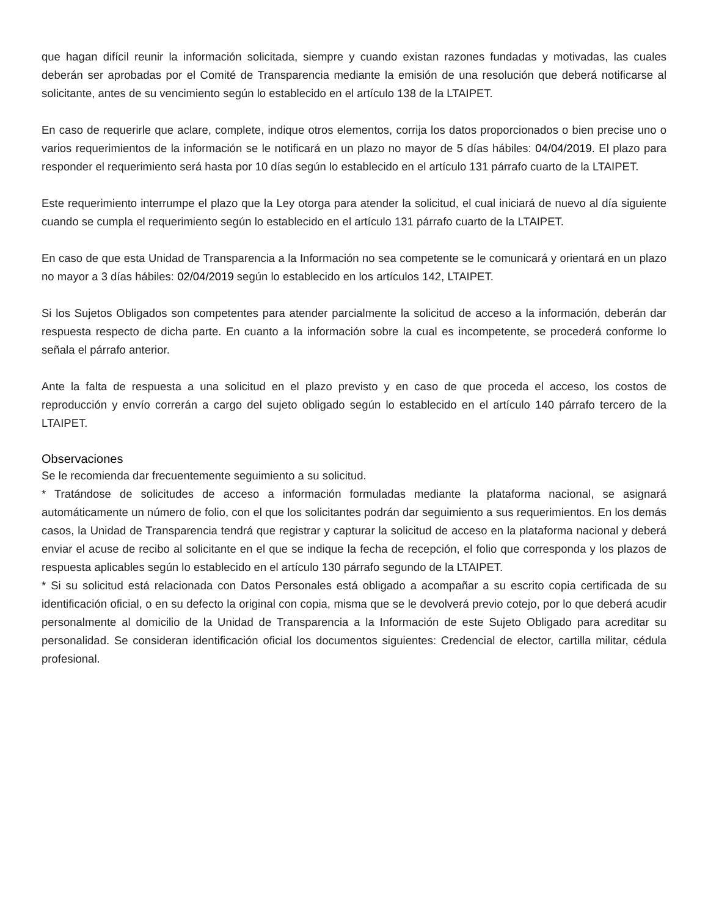que hagan difícil reunir la información solicitada, siempre y cuando existan razones fundadas y motivadas, las cuales deberán ser aprobadas por el Comité de Transparencia mediante la emisión de una resolución que deberá notificarse al solicitante, antes de su vencimiento según lo establecido en el artículo 138 de la LTAIPET.
En caso de requerirle que aclare, complete, indique otros elementos, corrija los datos proporcionados o bien precise uno o varios requerimientos de la información se le notificará en un plazo no mayor de 5 días hábiles: 04/04/2019. El plazo para responder el requerimiento será hasta por 10 días según lo establecido en el artículo 131 párrafo cuarto de la LTAIPET.
Este requerimiento interrumpe el plazo que la Ley otorga para atender la solicitud, el cual iniciará de nuevo al día siguiente cuando se cumpla el requerimiento según lo establecido en el artículo 131 párrafo cuarto de la LTAIPET.
En caso de que esta Unidad de Transparencia a la Información no sea competente se le comunicará y orientará en un plazo no mayor a 3 días hábiles: 02/04/2019 según lo establecido en los artículos 142, LTAIPET.
Si los Sujetos Obligados son competentes para atender parcialmente la solicitud de acceso a la información, deberán dar respuesta respecto de dicha parte. En cuanto a la información sobre la cual es incompetente, se procederá conforme lo señala el párrafo anterior.
Ante la falta de respuesta a una solicitud en el plazo previsto y en caso de que proceda el acceso, los costos de reproducción y envío correrán a cargo del sujeto obligado según lo establecido en el artículo 140 párrafo tercero de la LTAIPET.
Observaciones
Se le recomienda dar frecuentemente seguimiento a su solicitud.
* Tratándose de solicitudes de acceso a información formuladas mediante la plataforma nacional, se asignará automáticamente un número de folio, con el que los solicitantes podrán dar seguimiento a sus requerimientos. En los demás casos, la Unidad de Transparencia tendrá que registrar y capturar la solicitud de acceso en la plataforma nacional y deberá enviar el acuse de recibo al solicitante en el que se indique la fecha de recepción, el folio que corresponda y los plazos de respuesta aplicables según lo establecido en el artículo 130 párrafo segundo de la LTAIPET.
* Si su solicitud está relacionada con Datos Personales está obligado a acompañar a su escrito copia certificada de su identificación oficial, o en su defecto la original con copia, misma que se le devolverá previo cotejo, por lo que deberá acudir personalmente al domicilio de la Unidad de Transparencia a la Información de este Sujeto Obligado para acreditar su personalidad. Se consideran identificación oficial los documentos siguientes: Credencial de elector, cartilla militar, cédula profesional.